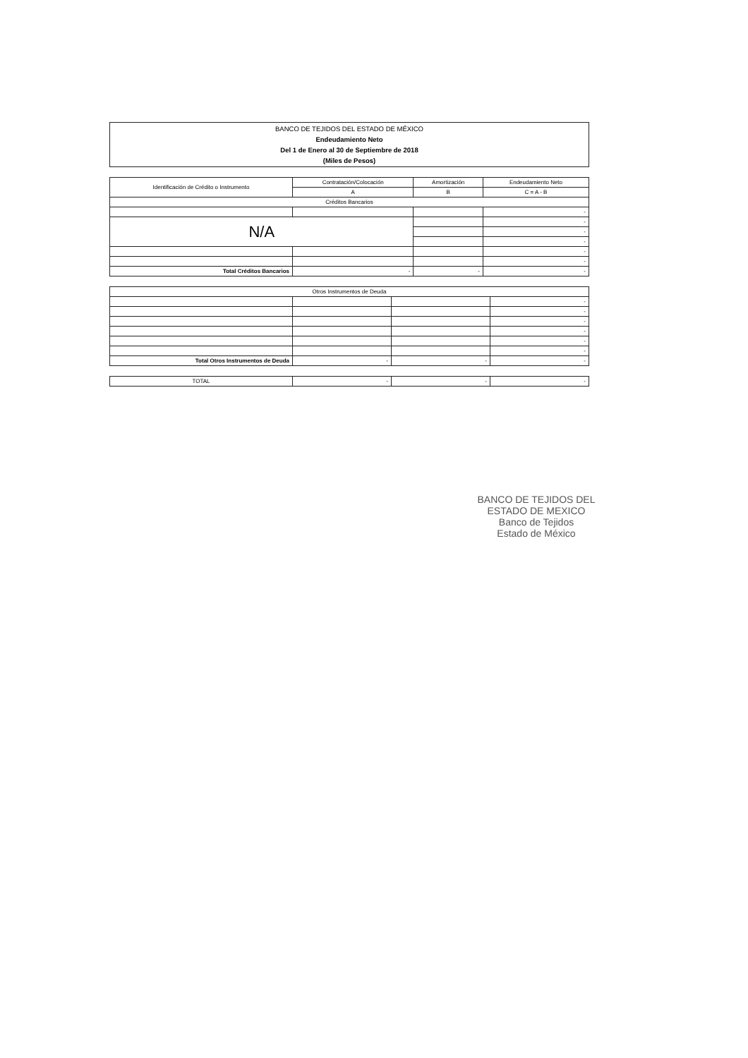BANCO DE TEJIDOS DEL ESTADO DE MÉXICO
Endeudamiento Neto
Del 1 de Enero al 30 de Septiembre de 2018
(Miles de Pesos)
| Identificación de Crédito o Instrumento | Contratación/Colocación | Amortización | Endeudamiento Neto |
| --- | --- | --- | --- |
| | A | B | C = A - B |
| Créditos Bancarios | | | |
| | | | - |
| N/A | | | - |
| | | | - |
| | | | - |
| | | | - |
| | | | - |
| Total Créditos Bancarios | - | - | - |
| Otros Instrumentos de Deuda | | | |
| | | | - |
| | | | - |
| | | | - |
| | | | - |
| | | | - |
| | | | - |
| Total Otros Instrumentos de Deuda | - | - | - |
| TOTAL | - | - | - |
BANCO DE TEJIDOS DEL ESTADO DE MEXICO
Banco de Tejidos
Estado de México